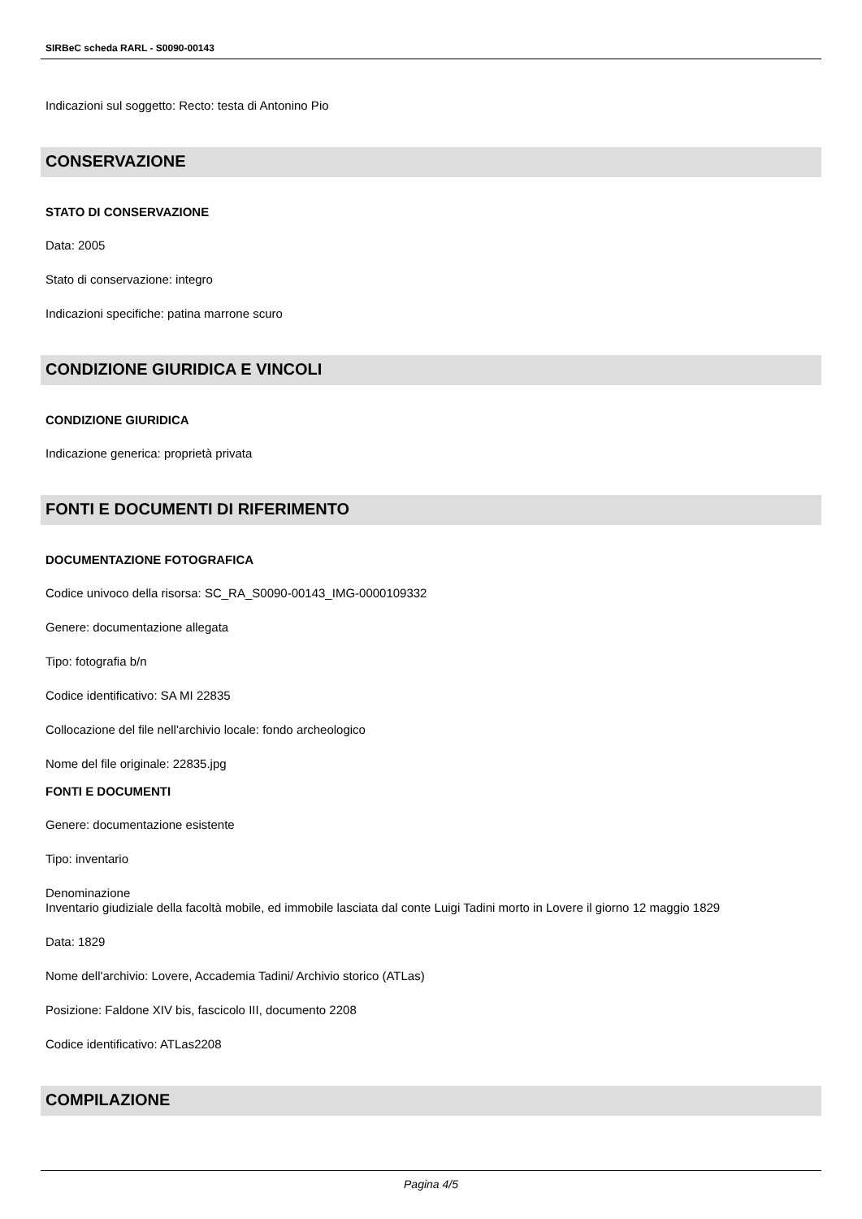SIRBeC scheda RARL - S0090-00143
Indicazioni sul soggetto: Recto: testa di Antonino Pio
CONSERVAZIONE
STATO DI CONSERVAZIONE
Data: 2005
Stato di conservazione: integro
Indicazioni specifiche: patina marrone scuro
CONDIZIONE GIURIDICA E VINCOLI
CONDIZIONE GIURIDICA
Indicazione generica: proprietà privata
FONTI E DOCUMENTI DI RIFERIMENTO
DOCUMENTAZIONE FOTOGRAFICA
Codice univoco della risorsa: SC_RA_S0090-00143_IMG-0000109332
Genere: documentazione allegata
Tipo: fotografia b/n
Codice identificativo: SA MI 22835
Collocazione del file nell'archivio locale: fondo archeologico
Nome del file originale: 22835.jpg
FONTI E DOCUMENTI
Genere: documentazione esistente
Tipo: inventario
Denominazione
Inventario giudiziale della facoltà mobile, ed immobile lasciata dal conte Luigi Tadini morto in Lovere il giorno 12 maggio 1829
Data: 1829
Nome dell'archivio: Lovere, Accademia Tadini/ Archivio storico (ATLas)
Posizione: Faldone XIV bis, fascicolo III, documento 2208
Codice identificativo: ATLas2208
COMPILAZIONE
Pagina 4/5